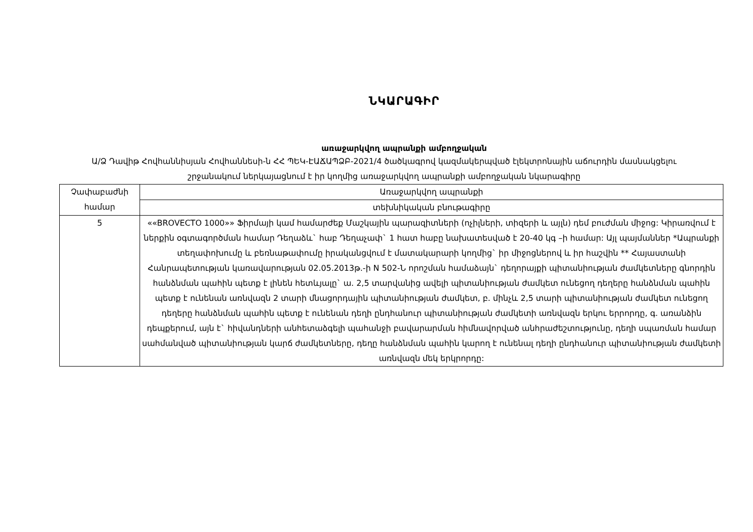ՆԿԱՐԱԳԻՐ
առաջարկվող ապրանքի ամբողջական
Ա/Ձ Դավիթ Հովհաննիսյան Հովհաննեսի-ն ՀՀ ՊԵԿ-ԷԱՃԱՊՁԲ-2021/4 ծածկագրով կազմակերպված էլեկտրոնային աճուրդին մասնակցելու շրջանակում ներկայացնում է իր կողմից առաջարկվող ապրանքի ամբողջական նկարագիրը
| Չափաբաժնի համար | Առաջարկվող ապրանքի |
| --- | --- |
| | տեխնիկական բնութագիրը |
| 5 | ««BROVECTO 1000»» Ֆիրմայի կամ համարժեք Մաշկային պարազիտների (ոչիլների, տիզերի և այլն) դեմ բուժման միջոց: Կիրառվում է ներքին օգտագործման համար Դեղաձև` հաբ Դեղաչափ` 1 հատ հաբը նախատեսված է 20-40 կգ –ի համար: Այլ պայմաններ *Ապրանքի տեղափոխումը և բեռնաթափումը իրականցվում է մատակարարի կողմից` իր միջոցներով և իր հաշվին ** Հայաստանի Հանրապետության կառավարության 02.05.2013թ.-ի N 502-Ն որոշման համաձայն` դեղորայքի պիտանիության ժամկետները գնորդին հանձնման պահին պետք է լինեն հետևյալը` ա. 2,5 տարվանից ավելի պիտանիության ժամկետ ունեցող դեղերը հանձնման պահին պետք է ունենան առնվազն 2 տարի մնացորդային պիտանիության ժամկետ, բ. մինչև 2,5 տարի պիտանիության ժամկետ ունեցող դեղերը հանձնման պահին պետք է ունենան դեղի ընդհանուր պիտանիության ժամկետի առնվազն երկու երրորդը, գ. առանձին դեպքերում, այն է` հիվանդների անհետաձգելի պահանջի բավարարման հիմնավորված անհրաժեշտությունը, դեղի սպառման համար սահմանված պիտանիության կարճ ժամկետները, դեղը հանձնման պահին կարող է ունենալ դեղի ընդհանուր պիտանիության ժամկետի առնվազն մեկ երկրորդը: |